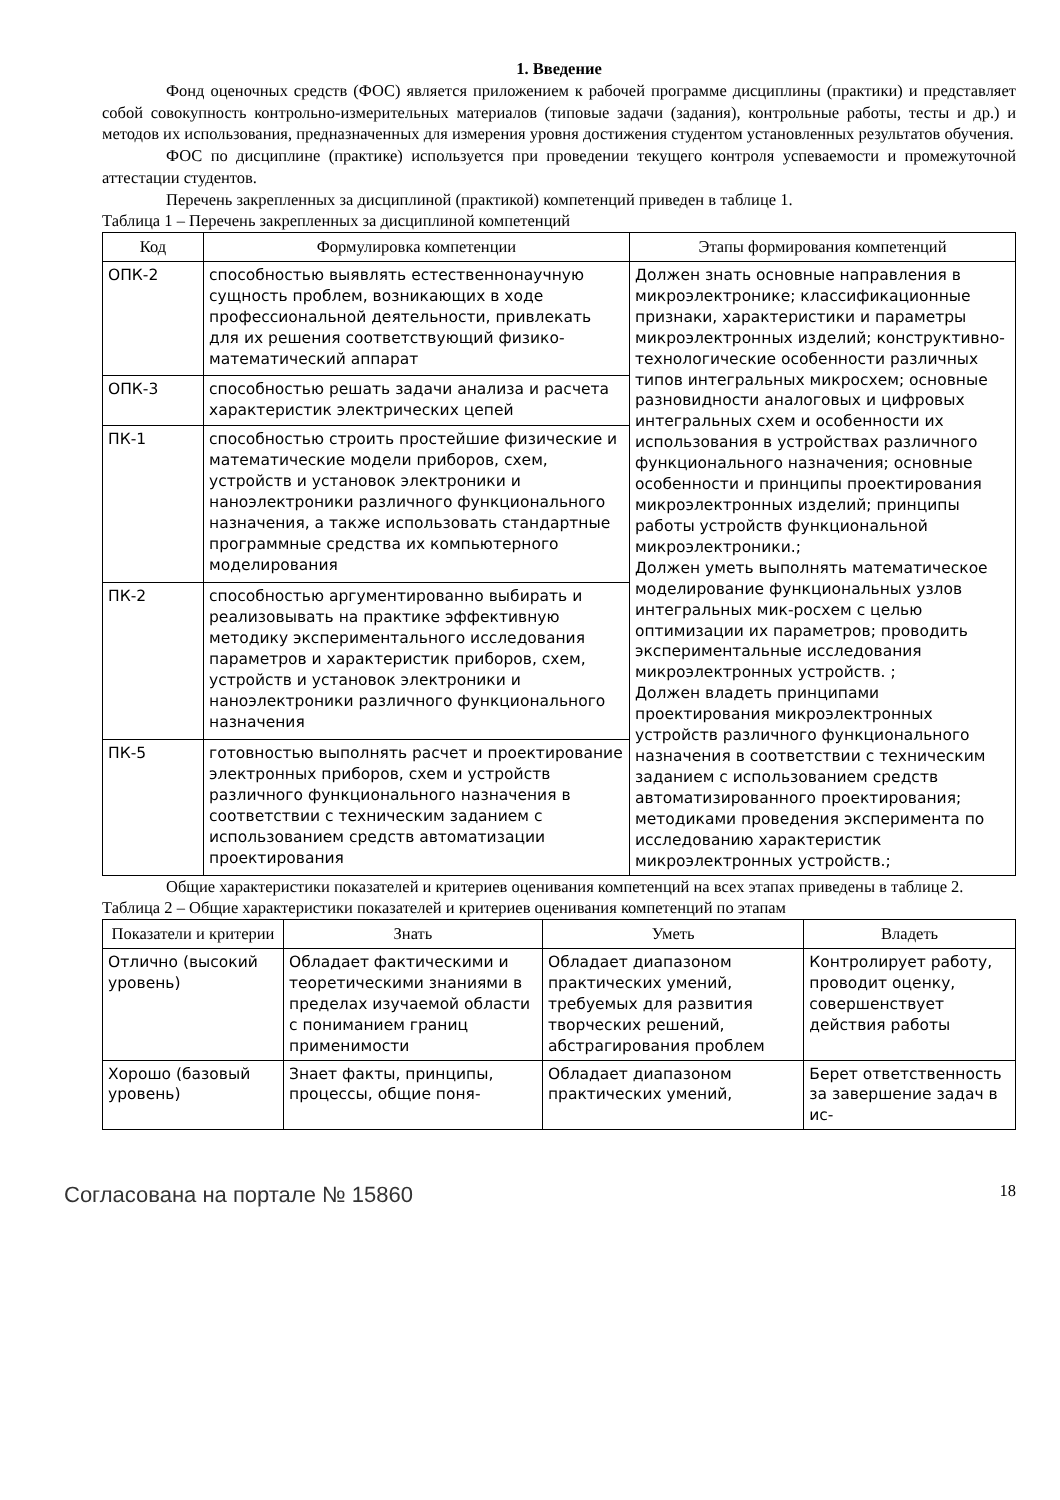1. Введение
Фонд оценочных средств (ФОС) является приложением к рабочей программе дисциплины (практики) и представляет собой совокупность контрольно-измерительных материалов (типовые задачи (задания), контрольные работы, тесты и др.) и методов их использования, предназначенных для измерения уровня достижения студентом установленных результатов обучения.
ФОС по дисциплине (практике) используется при проведении текущего контроля успеваемости и промежуточной аттестации студентов.
Перечень закрепленных за дисциплиной (практикой) компетенций приведен в таблице 1.
Таблица 1 – Перечень закрепленных за дисциплиной компетенций
| Код | Формулировка компетенции | Этапы формирования компетенций |
| --- | --- | --- |
| ОПК-2 | способностью выявлять естественнонаучную сущность проблем, возникающих в ходе профессиональной деятельности, привлекать для их решения соответствующий физико-математический аппарат | Должен знать основные направления в микроэлектронике; классификационные признаки, характеристики и параметры микроэлектронных изделий; конструктивно-технологические особенности различных типов интегральных микросхем; основные разновидности аналоговых и цифровых интегральных схем и особенности их использования в устройствах различного функционального назначения; основные особенности и принципы проектирования микроэлектронных изделий; принципы работы устройств функциональной микроэлектроники.; Должен уметь выполнять математическое моделирование функциональных узлов интегральных мик-росхем с целью оптимизации их параметров; проводить экспериментальные исследования микроэлектронных устройств. ; Должен владеть принципами проектирования микроэлектронных устройств различного функционального назначения в соответствии с техническим заданием с использованием средств автоматизированного проектирования; методиками проведения эксперимента по исследованию характеристик микроэлектронных устройств.; |
| ОПК-3 | способностью решать задачи анализа и расчета характеристик электрических цепей | |
| ПК-1 | способностью строить простейшие физические и математические модели приборов, схем, устройств и установок электроники и наноэлектроники различного функционального назначения, а также использовать стандартные программные средства их компьютерного моделирования | |
| ПК-2 | способностью аргументированно выбирать и реализовывать на практике эффективную методику экспериментального исследования параметров и характеристик приборов, схем, устройств и установок электроники и наноэлектроники различного функционального назначения | |
| ПК-5 | готовностью выполнять расчет и проектирование электронных приборов, схем и устройств различного функционального назначения в соответствии с техническим заданием с использованием средств автоматизации проектирования | |
Общие характеристики показателей и критериев оценивания компетенций на всех этапах приведены в таблице 2.
Таблица 2 – Общие характеристики показателей и критериев оценивания компетенций по этапам
| Показатели и критерии | Знать | Уметь | Владеть |
| --- | --- | --- | --- |
| Отлично (высокий уровень) | Обладает фактическими и теоретическими знаниями в пределах изучаемой области с пониманием границ применимости | Обладает диапазоном практических умений, требуемых для развития творческих решений, абстрагирования проблем | Контролирует работу, проводит оценку, совершенствует действия работы |
| Хорошо (базовый уровень) | Знает факты, принципы, процессы, общие поня- | Обладает диапазоном практических умений, | Берет ответственность за завершение задач в ис- |
Согласована на портале № 15860 18